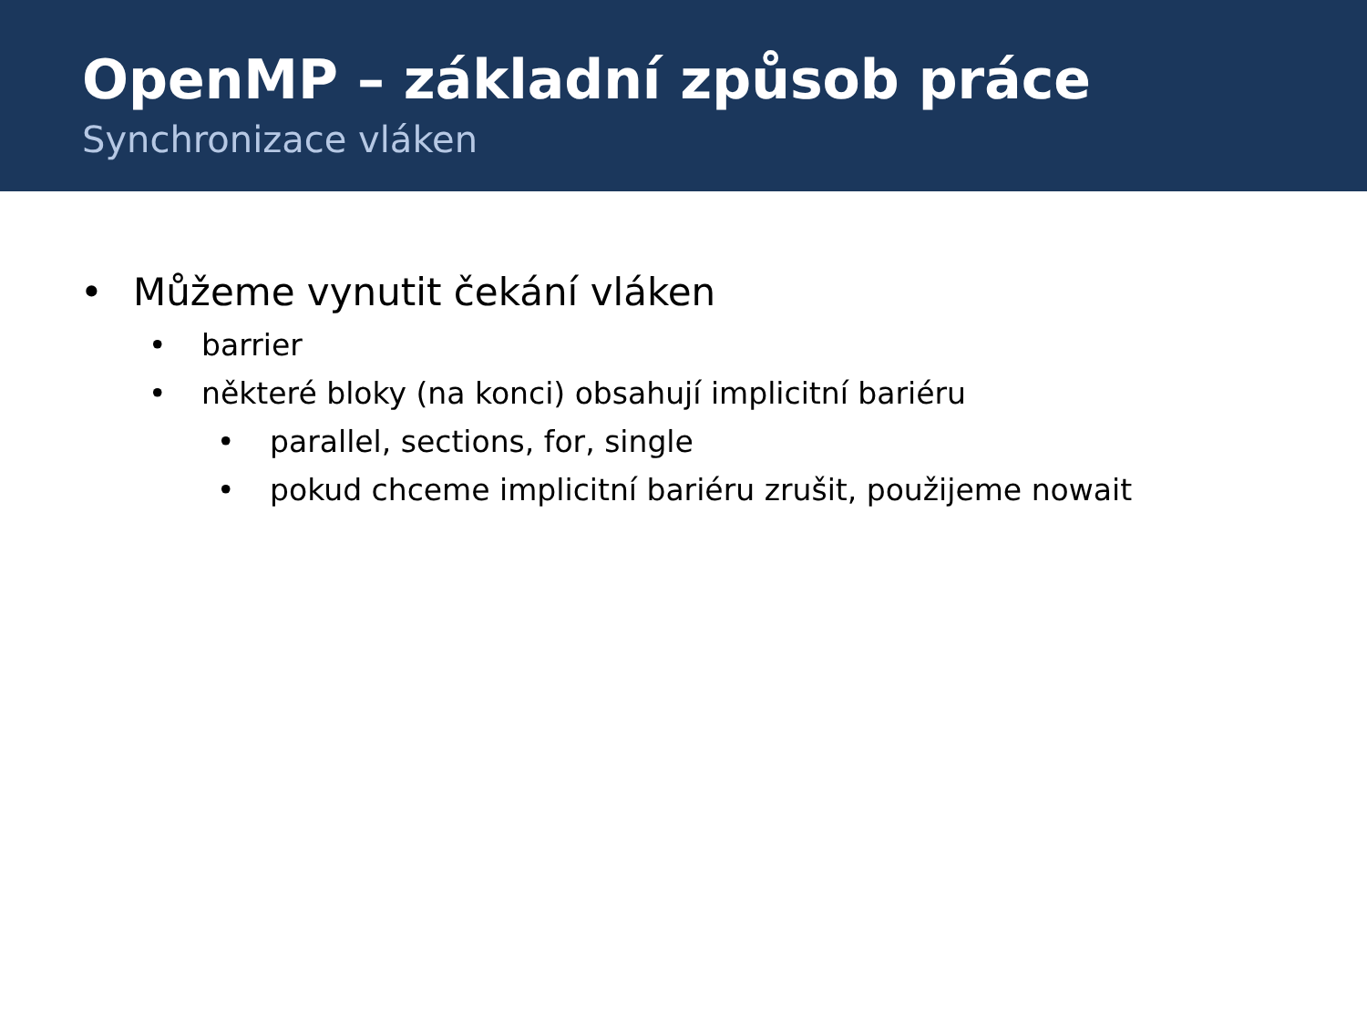OpenMP – základní způsob práce
Synchronizace vláken
• Můžeme vynutit čekání vláken
• barrier
• některé bloky (na konci) obsahují implicitní bariéru
• parallel, sections, for, single
• pokud chceme implicitní bariéru zrušit, použijeme nowait